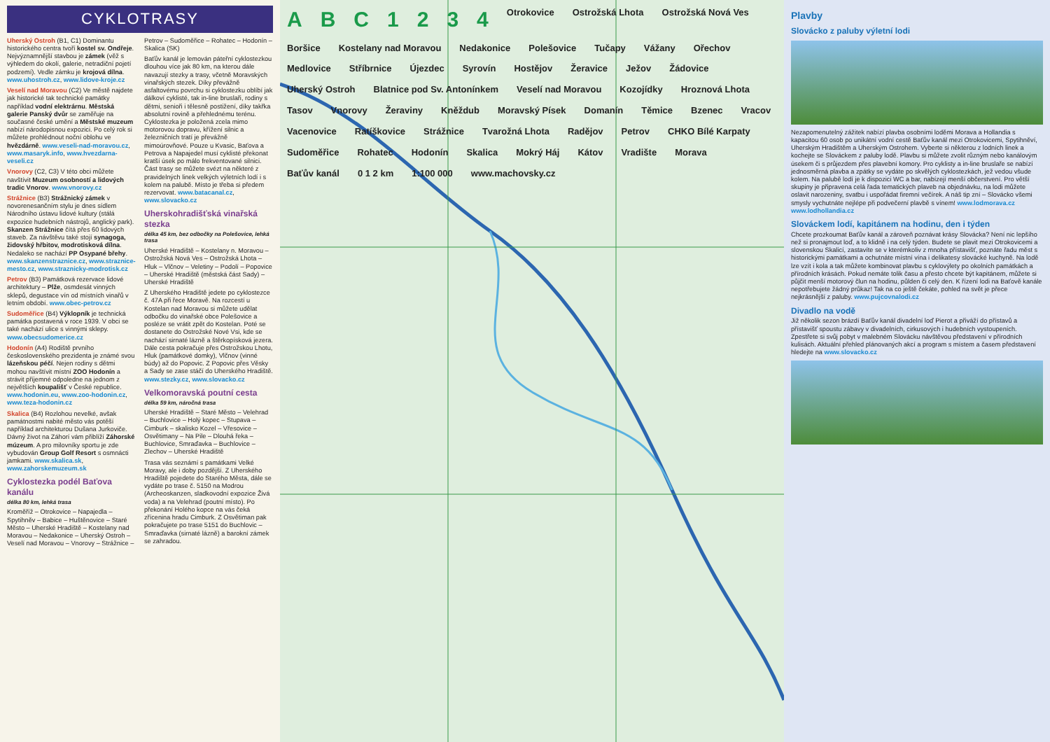CYKLOTRASY
Uherský Ostroh (B1, C1) Dominantu historického centra tvoří kostel sv. Ondřeje. Nejvýznamnější stavbou je zámek (věž s výhledem do okolí, galerie, netradiční pojetí podzemí). Vedle zámku je krojová dílna. www.uhostroh.cz, www.lidove-kroje.cz
Veselí nad Moravou (C2) Ve městě najdete jak historické tak technické památky například vodní elektrárnu. Městská galerie Panský dvůr se zaměřuje na současné české umění a Městské muzeum nabízí národopisnou expozici. Po celý rok si můžete prohlédnout noční oblohu ve hvězdárně. www.veseli-nad-moravou.cz, www.masaryk.info, www.hvezdarna-veseli.cz
Vnorovy (C2, C3) V této obci můžete navštívit Muzeum osobností a lidových tradic Vnorov. www.vnorovy.cz
Strážnice (B3) Strážnický zámek v novorenesančním stylu je dnes sídlem Národního ústavu lidové kultury (stálá expozice hudebních nástrojů, anglický park). Skanzen Strážnice čítá přes 60 lidových staveb. Za návštěvu také stojí synagoga, židovský hřbitov, modrotisková dílna. Nedaleko se nachází PP Osypané břehy. www.skanzenstraznice.cz, www.straznice-mesto.cz, www.straznicky-modrotisk.cz
Petrov (B3) Památková rezervace lidové architektury – Plže, osmdesát vinných sklepů, degustace vín od místních vinařů v letním období. www.obec-petrov.cz
Sudoměřice (B4) Výklopník je technická památka postavená v roce 1939. V obci se také nachází ulice s vinnými sklepy. www.obecsudomerice.cz
Hodonín (A4) Rodiště prvního československého prezidenta je známé svou lázeňskou péčí. Nejen rodiny s dětmi mohou navštívit místní ZOO Hodonín a strávit příjemné odpoledne na jednom z největších koupališť v České republice. www.hodonin.eu, www.zoo-hodonin.cz, www.teza-hodonin.cz
Skalica (B4) Rozlohou nevelké, avšak památnostmi nabité město vás potěší například architekturou Dušana Jurkoviče. Dávný život na Záhorí vám přiblíží Záhorské múzeum. A pro milovníky sportu je zde vybudován Group Golf Resort s osmnácti jamkami. www.skalica.sk, www.zahorskemuzeum.sk
Cyklostezka podél Baťova kanálu
délka 80 km, lehká trasa
Kroměříž – Otrokovice – Napajedla – Spytihněv – Babice – Huštěnovice – Staré Město – Uherské Hradiště – Kostelany nad Moravou – Nedakonice – Uherský Ostroh – Veselí nad Moravou – Vnorovy – Strážnice – Petrov – Sudoměřice – Rohatec – Hodonín – Skalica (SK)
Baťův kanál je lemován páteřní cyklostezkou dlouhou více jak 80 km, na kterou dále navazují stezky a trasy, včetně Moravských vinařských stezek. Díky převážně asfaltovému povrchu si cyklostezku oblíbí jak dálkoví cyklisté, tak in-line bruslaři, rodiny s dětmi, senioři i tělesně postižení, díky takřka absolutní rovině a přehlednému terénu. Cyklostezka je položená zcela mimo motorovou dopravu, křížení silnic a železničních tratí je převážně mimoúrovňové. Pouze u Kvasic, Baťova a Petrova a Napajedel musí cyklisté překonat kratší úsek po málo frekventované silnici. Část trasy se můžete svézt na některé z pravidelných linek velkých výletních lodí i s kolem na palubě. Místo je třeba si předem rezervovat. www.batacanal.cz, www.slovacko.cz
Uherskohradišťská vinařská stezka
délka 45 km, bez odbočky na Polešovice, lehká trasa
Uherské Hradiště – Kostelany n. Moravou – Ostrožská Nová Ves – Ostrožská Lhota – Hluk – Vlčnov – Veletiny – Podolí – Popovice – Uherské Hradiště (městská část Sady) – Uherské Hradiště
Z Uherského Hradiště jedete po cyklostezce č. 47A při řece Moravě. Na rozcestí u Kostelan nad Moravou si můžete udělat odbočku do vinařské obce Polešovice a posléze se vrátit zpět do Kostelan. Poté se dostanete do Ostrožské Nové Vsi, kde se nachází sirnaté lázně a štěrkopísková jezera. Dále cesta pokračuje přes Ostrožskou Lhotu, Hluk (památkové domky), Vlčnov (vinné búdy) až do Popovic. Z Popovic přes Věsky a Sady se zase stáčí do Uherského Hradiště. www.stezky.cz, www.slovacko.cz
Velkomoravská poutní cesta
délka 59 km, náročná trasa
Uherské Hradiště – Staré Město – Velehrad – Buchlovice – Holý kopec – Stupava – Cimburk – skalisko Kozel – Vřesovice – Osvětimany – Na Pile – Dlouhá řeka – Buchlovice, Smraďavka – Buchlovice – Zlechov – Uherské Hradiště
Trasa vás seznámí s památkami Velké Moravy, ale i doby pozdější. Z Uherského Hradiště pojedete do Starého Města, dále se vydáte po trase č. 5150 na Modrou (Archeoskanzen, sladkovodní expozice Živá voda) a na Velehrad (poutní místo). Po překonání Holého kopce na vás čeká zřícenina hradu Cimburk. Z Osvětiman pak pokračujete po trase 5151 do Buchlovic – Smraďavka (sirnaté lázně) a barokní zámek se zahradou.
ABC 1234 Otrokovice Ostrožská Lhota Ostrožská Nová Ves Boršice Kostelany nad Moravou Nedakonice Polešovice Tučapy Vážany Ořechov Medlovice Stříbrnice Újezdec Syrovín Hostějov Žeravice Ježov Žádovice Uherský Ostroh Blatnice pod Sv. Antonínkem Veselí nad Moravou Kozojídky Hroznová Lhota Tasov Vnorovy Žeraviny Kněždub Moravský Písek Domanín Těmice Bzenec Vracov Vacenovice Ratíškovice Strážnice Tvarožná Lhota Radějov Petrov CHKO Bílé Karpaty Sudoměřice Rohatec Hodonín Skalica Mokrý Háj Kátov Vradište Morava Baťův kanál 0 1 2 km 1:100 000 www.machovsky.cz
Plavby
Slovácko z paluby výletní lodi
Nezapomenutelný zážitek nabízí plavba osobními loděmi Morava a Hollandia s kapacitou 60 osob po unikátní vodní cestě Baťův kanál mezi Otrokovicemi, Spytihněví, Uherským Hradištěm a Uherským Ostrohem. Vyberte si některou z lodních linek a kochejte se Slováckem z paluby lodě. Plavbu si můžete zvolit různým nebo kanálovým úsekem či s průjezdem přes plavební komory. Pro cyklisty a in-line bruslaře se nabízí jednosměrná plavba a zpátky se vydáte po skvělých cyklostezkách, jež vedou všude kolem. Na palubě lodí je k dispozici WC a bar, nabízejí menší občerstvení. Pro větší skupiny je připravena celá řada tematických plaveb na objednávku, na lodi můžete oslavit narozeniny, svatbu i uspořádat firemní večírek. A náš tip zní – Slovácko všemi smysly vychutnáte nejlépe při podvečerní plavbě s vínem! www.lodmorava.cz www.lodhollandia.cz
Slováckem lodí, kapitánem na hodinu, den i týden
Chcete prozkoumat Baťův kanál a zároveň poznávat krásy Slovácka? Není nic lepšího než si pronajmout loď, a to klidně i na celý týden. Budete se plavit mezi Otrokovicemi a slovenskou Skalicí, zastavíte se v kterémkoliv z mnoha přístavišť, poznáte řadu měst s historickými památkami a ochutnáte místní vína i delikatesy slovácké kuchyně. Na lodě lze vzít i kola a tak můžete kombinovat plavbu s cyklovýlety po okolních památkách a přírodních krásách. Pokud nemáte tolik času a přesto chcete být kapitánem, můžete si půjčit menší motorový člun na hodinu, půlden či celý den. K řízení lodi na Baťově kanále nepotřebujete žádný průkaz! Tak na co ještě čekáte, pohled na svět je přece nejkrásnější z paluby. www.pujcovnalodi.cz
Divadlo na vodě
Již několik sezon brázdí Baťův kanál divadelní loď Pierot a přiváží do přístavů a přístavišť spoustu zábavy v divadelních, cirkusových i hudebních vystoupeních. Zpestřete si svůj pobyt v malebném Slovácku návštěvou představení v přírodních kulisách. Aktuální přehled plánovaných akcí a program s místem a časem představení hledejte na www.slovacko.cz